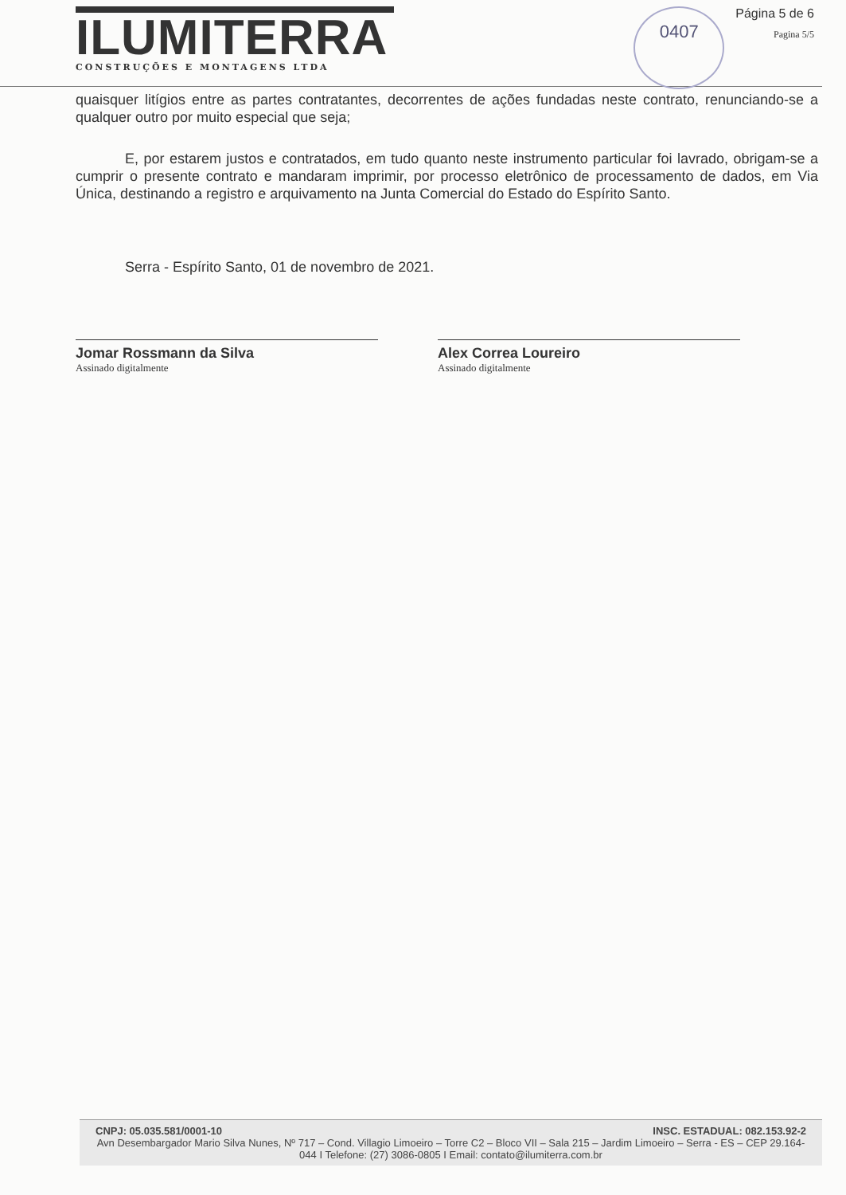ILUMITERRA
CONSTRUÇÕES E MONTAGENS LTDA
0407
Página 5 de 6
Pagina 5/5
quaisquer litígios entre as partes contratantes, decorrentes de ações fundadas neste contrato, renunciando-se a qualquer outro por muito especial que seja;
E, por estarem justos e contratados, em tudo quanto neste instrumento particular foi lavrado, obrigam-se a cumprir o presente contrato e mandaram imprimir, por processo eletrônico de processamento de dados, em Via Única, destinando a registro e arquivamento na Junta Comercial do Estado do Espírito Santo.
Serra - Espírito Santo, 01 de novembro de 2021.
Jomar Rossmann da Silva
Assinado digitalmente
Alex Correa Loureiro
Assinado digitalmente
CNPJ: 05.035.581/0001-10 INSC. ESTADUAL: 082.153.92-2
Avn Desembargador Mario Silva Nunes, Nº 717 – Cond. Villagio Limoeiro – Torre C2 – Bloco VII – Sala 215 – Jardim Limoeiro – Serra - ES – CEP 29.164-044 I Telefone: (27) 3086-0805 I Email: contato@ilumiterra.com.br